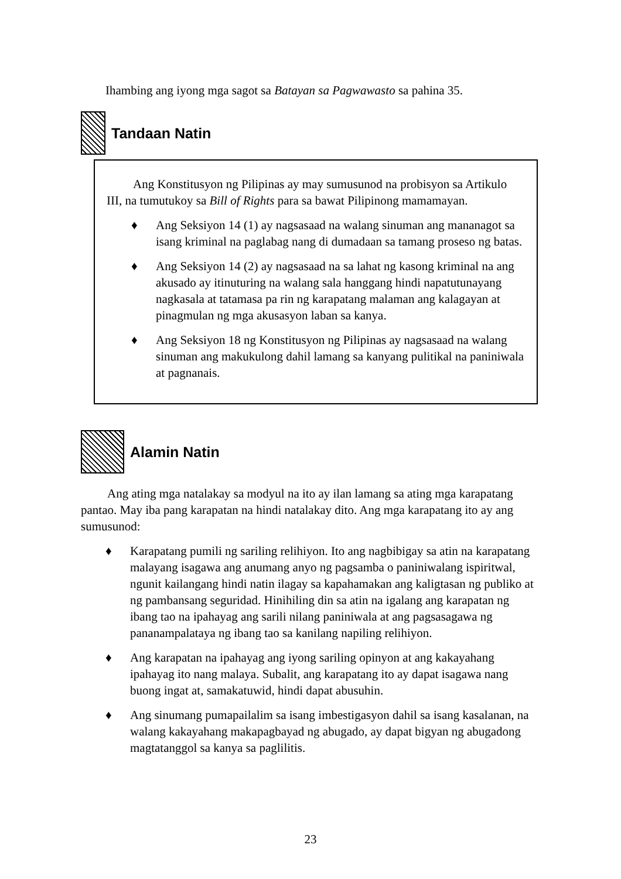Ihambing ang iyong mga sagot sa Batayan sa Pagwawasto sa pahina 35.
Tandaan Natin
Ang Konstitusyon ng Pilipinas ay may sumusunod na probisyon sa Artikulo III, na tumutukoy sa Bill of Rights para sa bawat Pilipinong mamamayan.
♦ Ang Seksiyon 14 (1) ay nagsasaad na walang sinuman ang mananagot sa isang kriminal na paglabag nang di dumadaan sa tamang proseso ng batas.
♦ Ang Seksiyon 14 (2) ay nagsasaad na sa lahat ng kasong kriminal na ang akusado ay itinuturing na walang sala hanggang hindi napatutunayang nagkasala at tatamasa pa rin ng karapatang malaman ang kalagayan at pinagmulan ng mga akusasyon laban sa kanya.
♦ Ang Seksiyon 18 ng Konstitusyon ng Pilipinas ay nagsasaad na walang sinuman ang makukulong dahil lamang sa kanyang pulitikal na paniniwala at pagnanais.
Alamin Natin
Ang ating mga natalakay sa modyul na ito ay ilan lamang sa ating mga karapatang pantao. May iba pang karapatan na hindi natalakay dito. Ang mga karapatang ito ay ang sumusunod:
♦ Karapatang pumili ng sariling relihiyon. Ito ang nagbibigay sa atin na karapatang malayang isagawa ang anumang anyo ng pagsamba o paniniwalang ispiritwal, ngunit kailangang hindi natin ilagay sa kapahamakan ang kaligtasan ng publiko at ng pambansang seguridad. Hinihiling din sa atin na igalang ang karapatan ng ibang tao na ipahayag ang sarili nilang paniniwala at ang pagsasagawa ng pananampalataya ng ibang tao sa kanilang napiling relihiyon.
♦ Ang karapatan na ipahayag ang iyong sariling opinyon at ang kakayahang ipahayag ito nang malaya. Subalit, ang karapatang ito ay dapat isagawa nang buong ingat at, samakatuwid, hindi dapat abusuhin.
♦ Ang sinumang pumapailalim sa isang imbestigasyon dahil sa isang kasalanan, na walang kakayahang makapagbayad ng abugado, ay dapat bigyan ng abugadong magtatanggol sa kanya sa paglilitis.
23